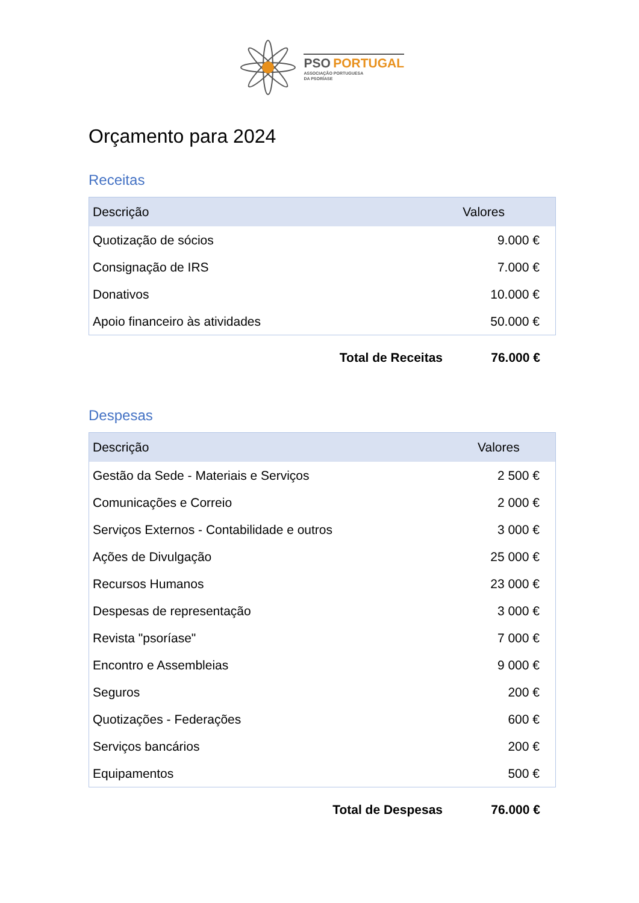PSO PORTUGAL
ASSOCIAÇÃO PORTUGUESA
DA PSORÍASE
Orçamento para 2024
Receitas
| Descrição | Valores |
| --- | --- |
| Quotização de sócios | 9.000 € |
| Consignação de IRS | 7.000 € |
| Donativos | 10.000 € |
| Apoio financeiro às atividades | 50.000 € |
| Total de Receitas | 76.000 € |
Despesas
| Descrição | Valores |
| --- | --- |
| Gestão da Sede - Materiais e Serviços | 2 500 € |
| Comunicações e Correio | 2 000 € |
| Serviços Externos - Contabilidade e outros | 3 000 € |
| Ações de Divulgação | 25 000 € |
| Recursos Humanos | 23 000 € |
| Despesas de representação | 3 000 € |
| Revista "psoríase" | 7 000 € |
| Encontro e Assembleias | 9 000 € |
| Seguros | 200 € |
| Quotizações - Federações | 600 € |
| Serviços bancários | 200 € |
| Equipamentos | 500 € |
| Total de Despesas | 76.000 € |